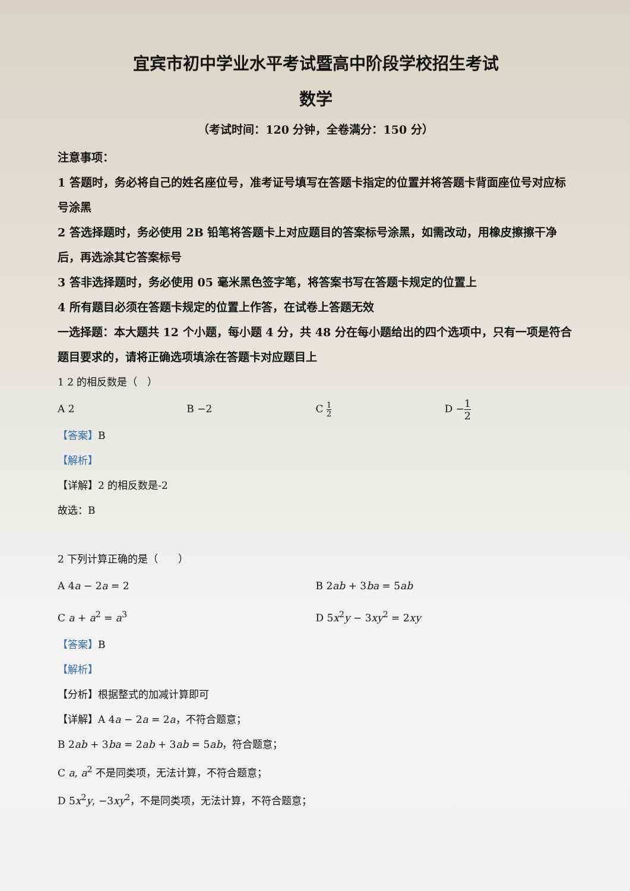宜宾市初中学业水平考试暨高中阶段学校招生考试
数学
（考试时间：120 分钟，全卷满分：150 分）
注意事项：
1 答题时，务必将自己的姓名座位号，准考证号填写在答题卡指定的位置并将答题卡背面座位号对应标号涂黑
2 答选择题时，务必使用 2B 铅笔将答题卡上对应题目的答案标号涂黑，如需改动，用橡皮擦擦干净后，再选涂其它答案标号
3 答非选择题时，务必使用 05 毫米黑色签字笔，将答案书写在答题卡规定的位置上
4 所有题目必须在答题卡规定的位置上作答，在试卷上答题无效
一选择题：本大题共 12 个小题，每小题 4 分，共 48 分在每小题给出的四个选项中，只有一项是符合题目要求的，请将正确选项填涂在答题卡对应题目上
1 2 的相反数是（　）
A 2 B −2 C 1 2 D −1 2
【答案】B
【解析】
【详解】2 的相反数是-2
故选：B
2 下列计算正确的是（　　）
A 4a − 2a = 2 B 2ab + 3ba = 5ab
C a + a<sup>2</sup> = a<sup>3</sup> D 5x<sup>2</sup>y − 3xy<sup>2</sup> = 2xy
【答案】B
【解析】
【分析】根据整式的加减计算即可
【详解】A 4a − 2a = 2a，不符合题意；
B 2ab + 3ba = 2ab + 3ab = 5ab，符合题意；
C a, a<sup>2</sup> 不是同类项，无法计算，不符合题意；
D 5x<sup>2</sup>y, −3xy<sup>2</sup>，不是同类项，无法计算，不符合题意；